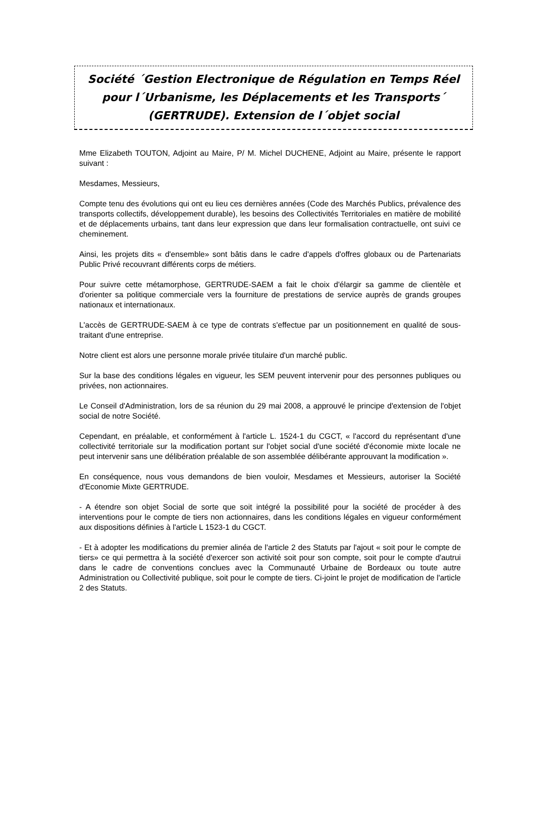Société ´Gestion Electronique de Régulation en Temps Réel pour l´Urbanisme, les Déplacements et les Transports´ (GERTRUDE). Extension de l´objet social
Mme Elizabeth TOUTON, Adjoint au Maire, P/ M. Michel DUCHENE, Adjoint au Maire, présente le rapport suivant :
Mesdames, Messieurs,
Compte tenu des évolutions qui ont eu lieu ces dernières années (Code des Marchés Publics, prévalence des transports collectifs, développement durable), les besoins des Collectivités Territoriales en matière de mobilité et de déplacements urbains, tant dans leur expression que dans leur formalisation contractuelle, ont suivi ce cheminement.
Ainsi, les projets dits « d'ensemble» sont bâtis dans le cadre d'appels d'offres globaux ou de Partenariats Public Privé recouvrant différents corps de métiers.
Pour suivre cette métamorphose, GERTRUDE-SAEM a fait le choix d'élargir sa gamme de clientèle et d'orienter sa politique commerciale vers la fourniture de prestations de service auprès de grands groupes nationaux et internationaux.
L'accès de GERTRUDE-SAEM à ce type de contrats s'effectue par un positionnement en qualité de sous-traitant d'une entreprise.
Notre client est alors une personne morale privée titulaire d'un marché public.
Sur la base des conditions légales en vigueur, les SEM peuvent intervenir pour des personnes publiques ou privées, non actionnaires.
Le Conseil d'Administration, lors de sa réunion du 29 mai 2008, a approuvé le principe d'extension de l'objet social de notre Société.
Cependant, en préalable, et conformément à l'article L. 1524-1 du CGCT, « l'accord du représentant d'une collectivité territoriale sur la modification portant sur l'objet social d'une société d'économie mixte locale ne peut intervenir sans une délibération préalable de son assemblée délibérante approuvant la modification ».
En conséquence, nous vous demandons de bien vouloir, Mesdames et Messieurs, autoriser la Société d'Economie Mixte GERTRUDE.
- A étendre son objet Social de sorte que soit intégré la possibilité pour la société de procéder à des interventions pour le compte de tiers non actionnaires, dans les conditions légales en vigueur conformément aux dispositions définies à l'article L 1523-1 du CGCT.
- Et à adopter les modifications du premier alinéa de l'article 2 des Statuts par l'ajout « soit pour le compte de tiers» ce qui permettra à la société d'exercer son activité soit pour son compte, soit pour le compte d'autrui dans le cadre de conventions conclues avec la Communauté Urbaine de Bordeaux ou toute autre Administration ou Collectivité publique, soit pour le compte de tiers. Ci-joint le projet de modification de l'article 2 des Statuts.